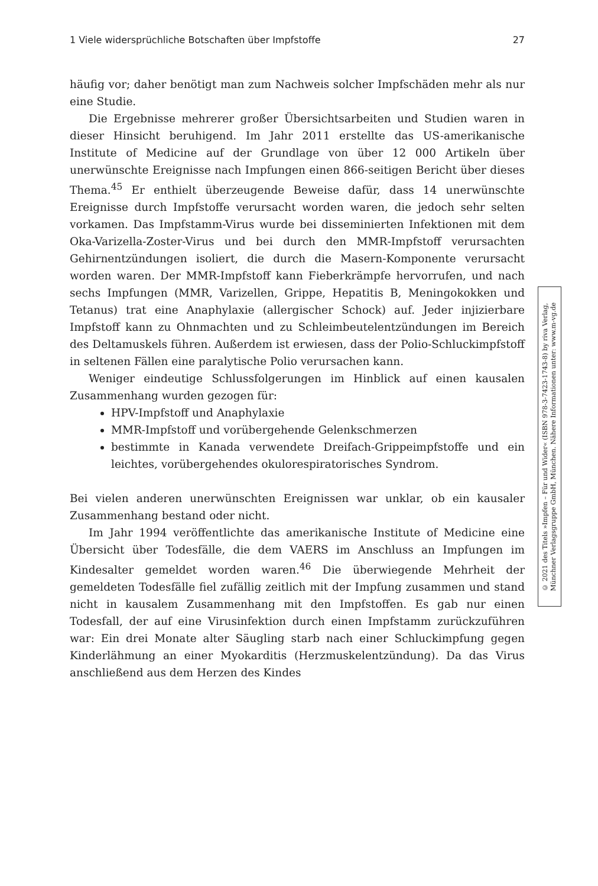1 Viele widersprüchliche Botschaften über Impfstoffe 27
häufig vor; daher benötigt man zum Nachweis solcher Impfschäden mehr als nur eine Studie.
Die Ergebnisse mehrerer großer Übersichtsarbeiten und Studien waren in dieser Hinsicht beruhigend. Im Jahr 2011 erstellte das US-amerikanische Institute of Medicine auf der Grundlage von über 12 000 Artikeln über unerwünschte Ereignisse nach Impfungen einen 866-seitigen Bericht über dieses Thema.<sup>45</sup> Er enthielt überzeugende Beweise dafür, dass 14 unerwünschte Ereignisse durch Impfstoffe verursacht worden waren, die jedoch sehr selten vorkamen. Das Impfstamm-Virus wurde bei disseminierten Infektionen mit dem Oka-Varizella-Zoster-Virus und bei durch den MMR-Impfstoff verursachten Gehirnentzündungen isoliert, die durch die Masern-Komponente verursacht worden waren. Der MMR-Impfstoff kann Fieberkrämpfe hervorrufen, und nach sechs Impfungen (MMR, Varizellen, Grippe, Hepatitis B, Meningokokken und Tetanus) trat eine Anaphylaxie (allergischer Schock) auf. Jeder injizierbare Impfstoff kann zu Ohnmachten und zu Schleimbeutelentzündungen im Bereich des Deltamuskels führen. Außerdem ist erwiesen, dass der Polio-Schluckimpfstoff in seltenen Fällen eine paralytische Polio verursachen kann.
Weniger eindeutige Schlussfolgerungen im Hinblick auf einen kausalen Zusammenhang wurden gezogen für:
HPV-Impfstoff und Anaphylaxie
MMR-Impfstoff und vorübergehende Gelenkschmerzen
bestimmte in Kanada verwendete Dreifach-Grippeimpfstoffe und ein leichtes, vorübergehendes okulorespiratorisches Syndrom.
Bei vielen anderen unerwünschten Ereignissen war unklar, ob ein kausaler Zusammenhang bestand oder nicht.
Im Jahr 1994 veröffentlichte das amerikanische Institute of Medicine eine Übersicht über Todesfälle, die dem VAERS im Anschluss an Impfungen im Kindesalter gemeldet worden waren.<sup>46</sup> Die überwiegende Mehrheit der gemeldeten Todesfälle fiel zufällig zeitlich mit der Impfung zusammen und stand nicht in kausalem Zusammenhang mit den Impfstoffen. Es gab nur einen Todesfall, der auf eine Virusinfektion durch einen Impfstamm zurückzuführen war: Ein drei Monate alter Säugling starb nach einer Schluckimpfung gegen Kinderlähmung an einer Myokarditis (Herzmuskelentzündung). Da das Virus anschließend aus dem Herzen des Kindes
© 2021 des Titels »Impfen – Für und Wider« (ISBN 978-3-7423-1743-8) by riva Verlag,
Münchner Verlagsgruppe GmbH, München. Nähere Informationen unter: www.m-vg.de